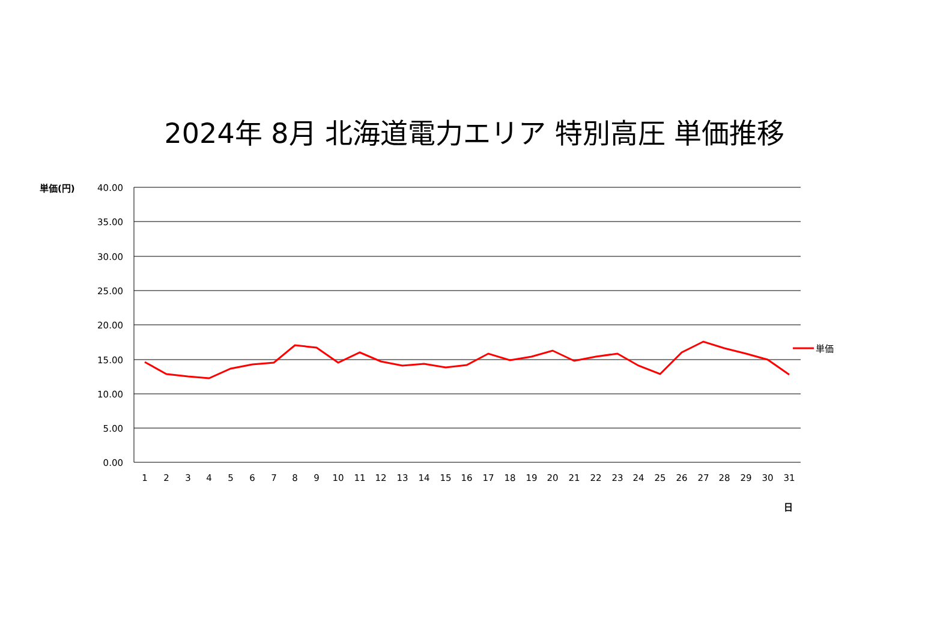2024年 8月 北海道電力エリア 特別高圧 単価推移
単価(円)
日
40.00
35.00
30.00
25.00
20.00
15.00
10.00
5.00
0.00
1
2
3
4
5
6
7
8
9
10
11
12
13
14
15
16
17
18
19
20
21
22
23
24
25
26
27
28
29
30
31
単価